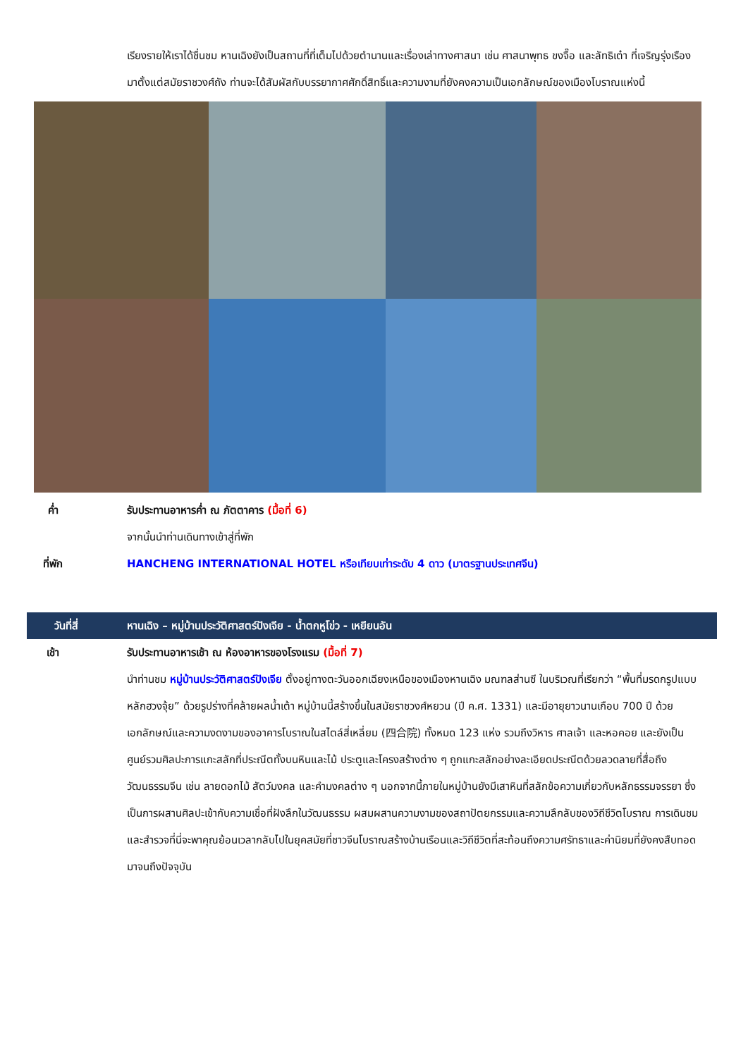เรียงรายให้เราได้ชื่นชม หานเฉิงยังเป็นสถานที่ที่เต็มไปด้วยตำนานและเรื่องเล่าทางศาสนา เช่น ศาสนาพุทธ ขงจื๊อ และลัทธิเต๋า ที่เจริญรุ่งเรืองมาตั้งแต่สมัยราชวงศ์ถัง ท่านจะได้สัมผัสกับบรรยากาศศักดิ์สิทธิ์และความงามที่ยังคงความเป็นเอกลักษณ์ของเมืองโบราณแห่งนี้
ค่ำ รับประทานอาหารค่ำ ณ ภัตตาคาร (มื้อที่ 6)
จากนั้นนำท่านเดินทางเข้าสู่ที่พัก
ที่พัก HANCHENG INTERNATIONAL HOTEL หรือเทียบเท่าระดับ 4 ดาว (มาตรฐานประเทศจีน)
วันที่สี่ หานเฉิง – หมู่บ้านประวัติศาสตร์ปังเจีย - น้ำตกหูโข่ว - เหยียนอัน
เช้า รับประทานอาหารเช้า ณ ห้องอาหารของโรงแรม (มื้อที่ 7)
นำท่านชม หมู่บ้านประวัติศาสตร์ปังเจีย ตั้งอยู่ทางตะวันออกเฉียงเหนือของเมืองหานเฉิง มณฑลส่านซี ในบริเวณที่เรียกว่า “พื้นที่มรดกรูปแบบหลักฮวงจุ้ย” ด้วยรูปร่างที่คล้ายผลน้ำเต้า หมู่บ้านนี้สร้างขึ้นในสมัยราชวงศ์หยวน (ปี ค.ศ. 1331) และมีอายุยาวนานเกือบ 700 ปี ด้วยเอกลักษณ์และความงดงามของอาคารโบราณในสไตล์สี่เหลี่ยม (四合院) ทั้งหมด 123 แห่ง รวมถึงวิหาร ศาลเจ้า และหอคอย และยังเป็นศูนย์รวมศิลปะการแกะสลักที่ประณีตทั้งบนหินและไม้ ประตูและโครงสร้างต่าง ๆ ถูกแกะสลักอย่างละเอียดประณีตด้วยลวดลายที่สื่อถึงวัฒนธรรมจีน เช่น ลายดอกไม้ สัตว์มงคล และคำมงคลต่าง ๆ นอกจากนี้ภายในหมู่บ้านยังมีเสาหินที่สลักข้อความเกี่ยวกับหลักธรรมจรรยา ซึ่งเป็นการผสานศิลปะเข้ากับความเชื่อที่ฝังลึกในวัฒนธรรม ผสมผสานความงามของสถาปัตยกรรมและความลึกลับของวิถีชีวิตโบราณ การเดินชมและสำรวจที่นี่จะพาคุณย้อนเวลากลับไปในยุคสมัยที่ชาวจีนโบราณสร้างบ้านเรือนและวิถีชีวิตที่สะท้อนถึงความศรัทธาและค่านิยมที่ยังคงสืบทอดมาจนถึงปัจจุบัน